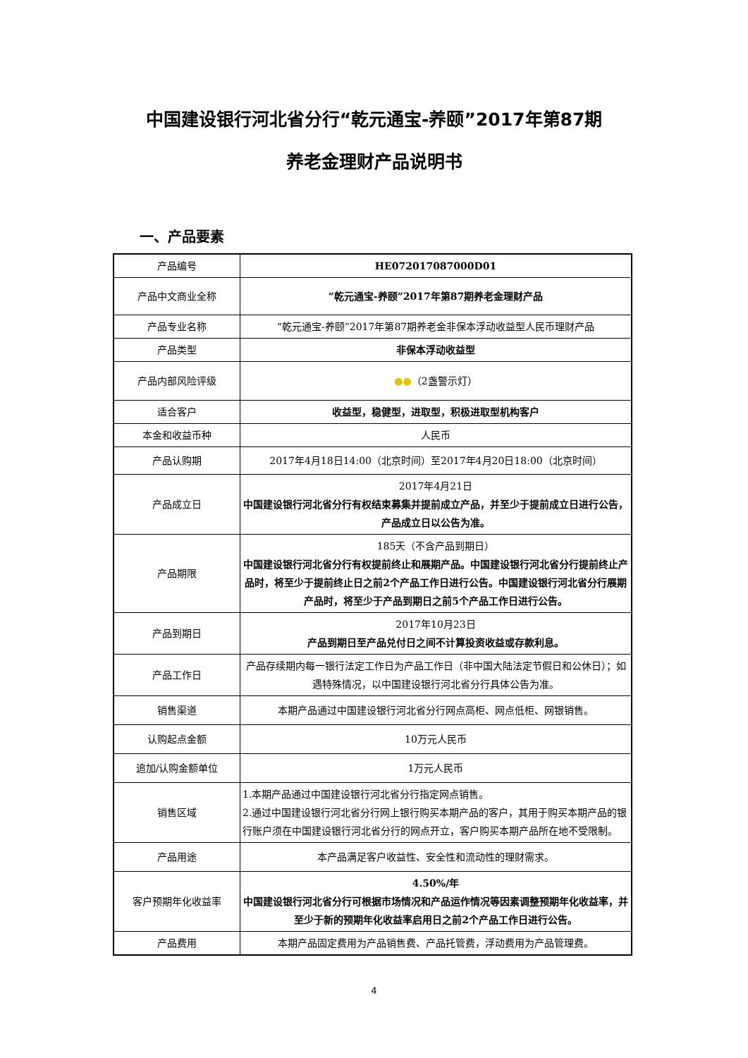中国建设银行河北省分行“乾元通宝-养颐”2017年第87期
养老金理财产品说明书
一、产品要素
| 产品编号 | HE072017087000D01 |
| 产品中文商业全称 | “乾元通宝-养颐”2017年第87期养老金理财产品 |
| 产品专业名称 | “乾元通宝-养颐”2017年第87期养老金非保本浮动收益型人民币理财产品 |
| 产品类型 | 非保本浮动收益型 |
| 产品内部风险评级 | ●● （2盏警示灯） |
| 适合客户 | 收益型，稳健型，进取型，积极进取型机构客户 |
| 本金和收益币种 | 人民币 |
| 产品认购期 | 2017年4月18日14:00（北京时间）至2017年4月20日18:00（北京时间） |
| 产品成立日 | 2017年4月21日 中国建设银行河北省分行有权结束募集并提前成立产品，并至少于提前成立日进行公告，产品成立日以公告为准。 |
| 产品期限 | 185天（不含产品到期日） 中国建设银行河北省分行有权提前终止和展期产品。中国建设银行河北省分行提前终止产品时，将至少于提前终止日之前2个产品工作日进行公告。中国建设银行河北省分行展期产品时，将至少于产品到期日之前5个产品工作日进行公告。 |
| 产品到期日 | 2017年10月23日 产品到期日至产品兑付日之间不计算投资收益或存款利息。 |
| 产品工作日 | 产品存续期内每一银行法定工作日为产品工作日（非中国大陆法定节假日和公休日）；如遇特殊情况，以中国建设银行河北省分行具体公告为准。 |
| 销售渠道 | 本期产品通过中国建设银行河北省分行网点高柜、网点低柜、网银销售。 |
| 认购起点金额 | 10万元人民币 |
| 追加/认购金额单位 | 1万元人民币 |
| 销售区域 | 1.本期产品通过中国建设银行河北省分行指定网点销售。 2.通过中国建设银行河北省分行网上银行购买本期产品的客户，其用于购买本期产品的银行账户须在中国建设银行河北省分行的网点开立，客户购买本期产品所在地不受限制。 |
| 产品用途 | 本产品满足客户收益性、安全性和流动性的理财需求。 |
| 客户预期年化收益率 | 4.50%/年 中国建设银行河北省分行可根据市场情况和产品运作情况等因素调整预期年化收益率，并至少于新的预期年化收益率启用日之前2个产品工作日进行公告。 |
| 产品费用 | 本期产品固定费用为产品销售费、产品托管费，浮动费用为产品管理费。 |
4